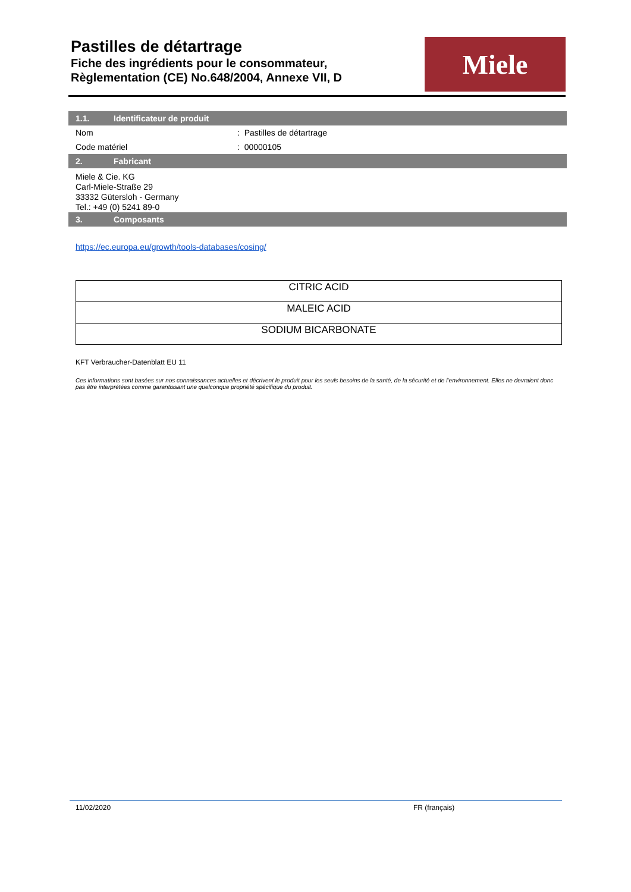Pastilles de détartrage
Fiche des ingrédients pour le consommateur,
Règlementation (CE) No.648/2004, Annexe VII, D
Miele
1.1. Identificateur de produit
Nom : Pastilles de détartrage
Code matériel : 00000105
2. Fabricant
Miele & Cie. KG
Carl-Miele-Straße 29
33332 Gütersloh - Germany
Tel.: +49 (0) 5241 89-0
3. Composants
https://ec.europa.eu/growth/tools-databases/cosing/
| CITRIC ACID |
| MALEIC ACID |
| SODIUM BICARBONATE |
KFT Verbraucher-Datenblatt EU 11
Ces informations sont basées sur nos connaissances actuelles et décrivent le produit pour les seuls besoins de la santé, de la sécurité et de l’environnement. Elles ne devraient donc pas être interprétées comme garantissant une quelconque propriété spécifique du produit.
11/02/2020 FR (français)